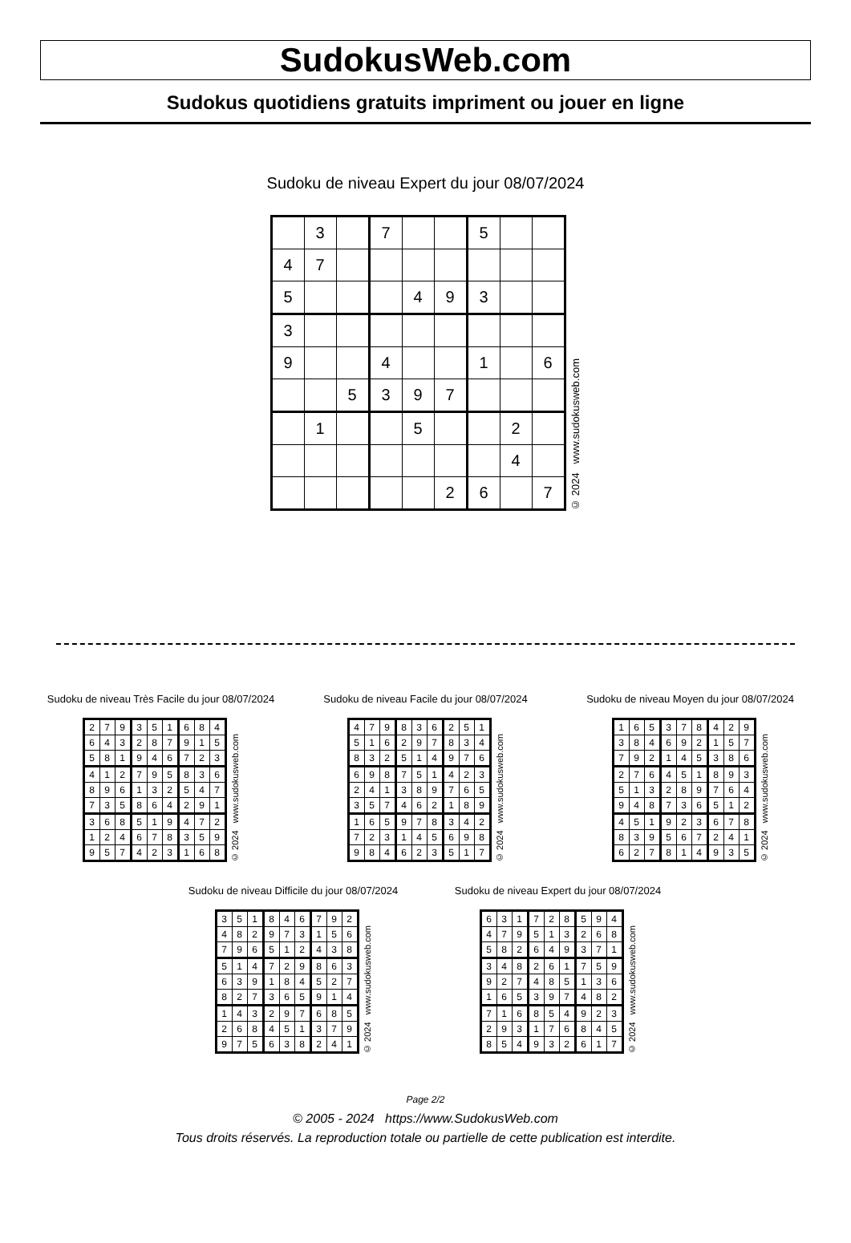SudokusWeb.com
Sudokus quotidiens gratuits impriment ou jouer en ligne
Sudoku de niveau Expert du jour 08/07/2024
| | 3 | | 7 | | | 5 | | |
| 4 | 7 | | | | | | | |
| 5 | | | | 4 | 9 | 3 | | |
| 3 | | | | | | | | |
| 9 | | | 4 | | | 1 | | 6 |
| | | 5 | 3 | 9 | 7 | | | |
| | 1 | | | 5 | | | 2 | |
| | | | | | | | 4 | |
| | | | | | 2 | 6 | | 7 |
© 2024 www.sudokusweb.com
Sudoku de niveau Très Facile du jour 08/07/2024
| 2 | 7 | 9 | 3 | 5 | 1 | 6 | 8 | 4 |
| 6 | 4 | 3 | 2 | 8 | 7 | 9 | 1 | 5 |
| 5 | 8 | 1 | 9 | 4 | 6 | 7 | 2 | 3 |
| 4 | 1 | 2 | 7 | 9 | 5 | 8 | 3 | 6 |
| 8 | 9 | 6 | 1 | 3 | 2 | 5 | 4 | 7 |
| 7 | 3 | 5 | 8 | 6 | 4 | 2 | 9 | 1 |
| 3 | 6 | 8 | 5 | 1 | 9 | 4 | 7 | 2 |
| 1 | 2 | 4 | 6 | 7 | 8 | 3 | 5 | 9 |
| 9 | 5 | 7 | 4 | 2 | 3 | 1 | 6 | 8 |
© 2024 www.sudokusweb.com
Sudoku de niveau Facile du jour 08/07/2024
| 4 | 7 | 9 | 8 | 3 | 6 | 2 | 5 | 1 |
| 5 | 1 | 6 | 2 | 9 | 7 | 8 | 3 | 4 |
| 8 | 3 | 2 | 5 | 1 | 4 | 9 | 7 | 6 |
| 6 | 9 | 8 | 7 | 5 | 1 | 4 | 2 | 3 |
| 2 | 4 | 1 | 3 | 8 | 9 | 7 | 6 | 5 |
| 3 | 5 | 7 | 4 | 6 | 2 | 1 | 8 | 9 |
| 1 | 6 | 5 | 9 | 7 | 8 | 3 | 4 | 2 |
| 7 | 2 | 3 | 1 | 4 | 5 | 6 | 9 | 8 |
| 9 | 8 | 4 | 6 | 2 | 3 | 5 | 1 | 7 |
© 2024 www.sudokusweb.com
Sudoku de niveau Moyen du jour 08/07/2024
| 1 | 6 | 5 | 3 | 7 | 8 | 4 | 2 | 9 |
| 3 | 8 | 4 | 6 | 9 | 2 | 1 | 5 | 7 |
| 7 | 9 | 2 | 1 | 4 | 5 | 3 | 8 | 6 |
| 2 | 7 | 6 | 4 | 5 | 1 | 8 | 9 | 3 |
| 5 | 1 | 3 | 2 | 8 | 9 | 7 | 6 | 4 |
| 9 | 4 | 8 | 7 | 3 | 6 | 5 | 1 | 2 |
| 4 | 5 | 1 | 9 | 2 | 3 | 6 | 7 | 8 |
| 8 | 3 | 9 | 5 | 6 | 7 | 2 | 4 | 1 |
| 6 | 2 | 7 | 8 | 1 | 4 | 9 | 3 | 5 |
© 2024 www.sudokusweb.com
Sudoku de niveau Difficile du jour 08/07/2024
| 3 | 5 | 1 | 8 | 4 | 6 | 7 | 9 | 2 |
| 4 | 8 | 2 | 9 | 7 | 3 | 1 | 5 | 6 |
| 7 | 9 | 6 | 5 | 1 | 2 | 4 | 3 | 8 |
| 5 | 1 | 4 | 7 | 2 | 9 | 8 | 6 | 3 |
| 6 | 3 | 9 | 1 | 8 | 4 | 5 | 2 | 7 |
| 8 | 2 | 7 | 3 | 6 | 5 | 9 | 1 | 4 |
| 1 | 4 | 3 | 2 | 9 | 7 | 6 | 8 | 5 |
| 2 | 6 | 8 | 4 | 5 | 1 | 3 | 7 | 9 |
| 9 | 7 | 5 | 6 | 3 | 8 | 2 | 4 | 1 |
© 2024 www.sudokusweb.com
Sudoku de niveau Expert du jour 08/07/2024
| 6 | 3 | 1 | 7 | 2 | 8 | 5 | 9 | 4 |
| 4 | 7 | 9 | 5 | 1 | 3 | 2 | 6 | 8 |
| 5 | 8 | 2 | 6 | 4 | 9 | 3 | 7 | 1 |
| 3 | 4 | 8 | 2 | 6 | 1 | 7 | 5 | 9 |
| 9 | 2 | 7 | 4 | 8 | 5 | 1 | 3 | 6 |
| 1 | 6 | 5 | 3 | 9 | 7 | 4 | 8 | 2 |
| 7 | 1 | 6 | 8 | 5 | 4 | 9 | 2 | 3 |
| 2 | 9 | 3 | 1 | 7 | 6 | 8 | 4 | 5 |
| 8 | 5 | 4 | 9 | 3 | 2 | 6 | 1 | 7 |
© 2024 www.sudokusweb.com
Page 2/2
© 2005 - 2024 https://www.SudokusWeb.com
Tous droits réservés. La reproduction totale ou partielle de cette publication est interdite.